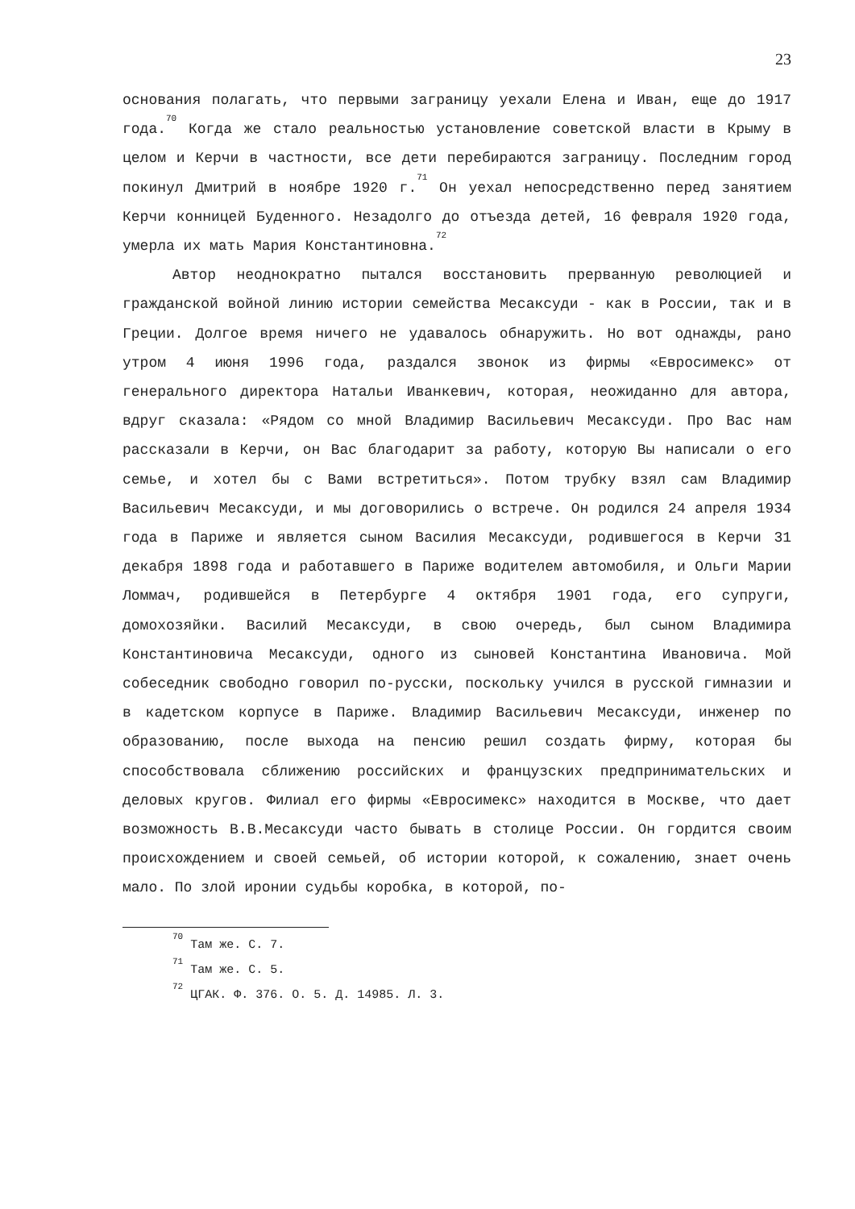23
основания полагать, что первыми заграницу уехали Елена и Иван, еще до 1917 года.<sup>70</sup> Когда же стало реальностью установление советской власти в Крыму в целом и Керчи в частности, все дети перебираются заграницу. Последним город покинул Дмитрий в ноябре 1920 г.<sup>71</sup> Он уехал непосредственно перед занятием Керчи конницей Буденного. Незадолго до отъезда детей, 16 февраля 1920 года, умерла их мать Мария Константиновна.<sup>72</sup>
Автор неоднократно пытался восстановить прерванную революцией и гражданской войной линию истории семейства Месаксуди - как в России, так и в Греции. Долгое время ничего не удавалось обнаружить. Но вот однажды, рано утром 4 июня 1996 года, раздался звонок из фирмы «Евросимекс» от генерального директора Натальи Иванкевич, которая, неожиданно для автора, вдруг сказала: «Рядом со мной Владимир Васильевич Месаксуди. Про Вас нам рассказали в Керчи, он Вас благодарит за работу, которую Вы написали о его семье, и хотел бы с Вами встретиться». Потом трубку взял сам Владимир Васильевич Месаксуди, и мы договорились о встрече. Он родился 24 апреля 1934 года в Париже и является сыном Василия Месаксуди, родившегося в Керчи 31 декабря 1898 года и работавшего в Париже водителем автомобиля, и Ольги Марии Ломмач, родившейся в Петербурге 4 октября 1901 года, его супруги, домохозяйки. Василий Месаксуди, в свою очередь, был сыном Владимира Константиновича Месаксуди, одного из сыновей Константина Ивановича. Мой собеседник свободно говорил по-русски, поскольку учился в русской гимназии и в кадетском корпусе в Париже. Владимир Васильевич Месаксуди, инженер по образованию, после выхода на пенсию решил создать фирму, которая бы способствовала сближению российских и французских предпринимательских и деловых кругов. Филиал его фирмы «Евросимекс» находится в Москве, что дает возможность В.В.Месаксуди часто бывать в столице России. Он гордится своим происхождением и своей семьей, об истории которой, к сожалению, знает очень мало. По злой иронии судьбы коробка, в которой, по-
<sup>70</sup> Там же. С. 7.
<sup>71</sup> Там же. С. 5.
<sup>72</sup> ЦГАК. Ф. 376. О. 5. Д. 14985. Л. 3.